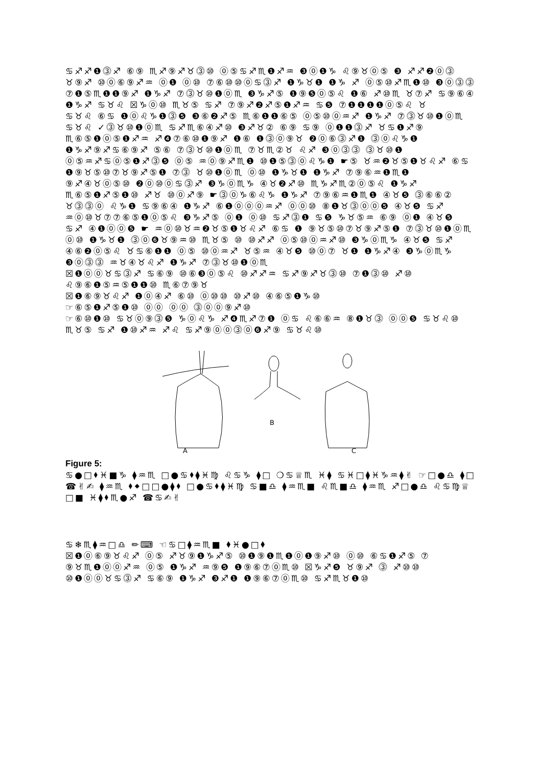♋♐♐❶⓷♐ ⑥⑨ ♏♐⑨♐♉⓷⑩ ⓪⑤♋♐♏❶♐♒ ❸⓪❶♑ ♌⑨♉⓪⑤ ❸ ♐♐❷⓪⓷ ♉⑨♐ ⑩⓪⑥⑨♐♒ ⓪❶ ⓪⑩ ⑦⑥⑩⑩⓪♋⓷♐ ❶♑♉❶ ❶♑ ♐ ⓪⑤⑩♐♏❶⑩ ❸⓪⓷⓷
⑦❶⑤♏❶❶⑨♐ ❶♑♐ ⑦⓷♉⑩❶⓪♏ ❸♑♐⑤ ❶⑨❺⓪⑤♌ ❶⑥ ♐⑩♏ ♉⑦♐ ♋⑨⑥④ ❶♑♐ ♋♉♌ ☒♑⓪⑩ ♏♉⑤ ♋♐ ⑦⑨♐❷♐⑤❶♐♒ ♋❺ ⑦❶❶❶❶⓪⑤♌ ♉
♋♉♌ ⑥♋ ❶⓪♌♑❶⓷❺ ❸⑥❷♐⑤ ♏⑥❶❶⑥⑤ ⓪⑤⑩⓪♒♐ ❶♑♐ ⑦⓷♉⑩❶⓪♏ ♋♉♌ ✓⓷♉⑩❶⓪♏ ♋♐♏⑥④♐⑩ ❸♐♉② ⑥⑨ ♋⑨ ⓪❶❶⓷♐ ♉♋❶♐⑨ ♏⑥⑤❶⓪⑤❶♐♒ ♐❹⑦⑥⑩❶⑨♐ ❶⑥ ❶⓷⓪⑨♉ ❷⓪⑥⓷♐❶ ⓷⓪♌♑❶ ❶♑♐⑨♐♋⑥⑨♐ ⑤⑥ ⑦⓷♉⑩❶⓪♏ ⑦♉♏②♉ ♌♐ ❸⓪⓷⓷ ⓷♉⑩❶ ⓪⑤♒♐♋⓪⑤❶♐⓷❺ ⓪⑤ ♒⓪⑨♐♏❶ ⑩❶⑤⓷⓪♌♑❶ ☛⑤ ♉♒❷♉⑤❶♉♌♐ ⑥♋ ❶⑨♉⑤⑩⑦♉⑨♐⑤❶ ⑦⓷ ♉⑩❶⓪♏ ⓪⑩ ❶♑♉❶ ❶♑♐ ⑦⑨⑥♒❶♏❶ ⑨♐④♉⓪⑤⑩ ❷⓪⑩⓪♋⓷♐ ❸♑⓪♏♑ ④♉❷♐⑩ ♏♑♐♏②⓪⑤♌ ❶♑♐ ♏⑥⑤❶♐⑤❶⑩ ♐♉ ⑩⓪♐⑨ ☛⓷⓪♑⑥♌♑ ❶♑♐ ⑦⑨⑥♒❶♏❶ ④♉❺ ⓷⑥⑥② ♉⓷⓷⓪ ♌♑❶ ♋⑨⑥④ ❶♑♐ ⑥❶⓪⓪⓪♒♐ ⓪⓪⑩ ⑧❶♉⓷⓪⓪❺ ④♉❺ ♋♐ ♒⓪⑩♉⑦⑦⑥⑤❶⓪⑤♌ ❸♑♐⑤ ⓪❶ ⓪⑩ ♋♐⓷❶ ♋❺ ♑♉⑤♒ ⑥⑨ ⓪❶ ④♉❺ ♋♐ ④❶⓪⓪❺ ☛ ♒⓪⑩♉♒❷♉⑤❶♉♌♐ ⑥♋ ❶ ⑨♉⑤⑩⑦♉⑨♐⑤❶ ⑦⓷♉⑩❶⓪♏ ⓪⑩ ❶♑♉❶ ⓷⓪❻♉⑨♒⑩ ♏♉⑤ ⑩ ⑩♐♐ ⓪⑤⑩⓪♒♐⑩ ❸♑⓪♏♑ ④♉❺ ♋♐ ④⑥❷⓪⑤♌ ♉♋⑥❶❶ ⓪⑤ ⑩⓪♒♐ ♉⑤♒ ④♉❺ ⑩⓪⑦ ♉❶ ❶♑♐④ ❸♑⓪♏♑ ❸⓪⓷⓷ ♒♉④♉♌♐ ❶♑♐ ⑦⓷♉⑩❶⓪♏
☒❶⓪⓪♉♋⓷♐ ♋⑥⑨ ⑩⑥❸⓪⑤♌ ⑩♐♐♒ ♋♐⑨♐♉⓷⑩ ⑦❶⓷⑩ ♐⑩ ♌⑨⑥❶⑤♒⑤❶❶⑩ ♏⑥⑦⑨♉
☒❶⑥⑨♉♌♐ ❶⓪④♐ ⑥⑩ ⓪⑩⑩ ⑩♐⑩ ④⑥⑤❶♑⑩
☞⑥⑤❶♐⑤❶⑩ ⓪⓪ ⓪⓪ ⓷⓪⓪⑨♐⑩
☞⑥⑩❶⑩ ♋♉⓪⑨⓷❺ ♑⓪♌♑ ♐❹♏♐⑦❶ ⓪♋ ♌⑥⑥♒ ⑧❶♉⓷ ⓪⓪❺ ♋♉♌⑩ ♏♉⑤ ♋♐ ❶⑩♐♒ ♐♌ ♋♐⑨⓪⓪⓷⓪❻♐⑨ ♋♉♌⑩
A
B
C
Figure 5:
♋●□⬧♓■♑ ⧫♒♏ □●♋⬧⧫♓♍ ♌♋♑ ⧫□ ❍♋♕♏ ♓⧫ ♋♓□⧫♓♑♒⧫✌ ☞□●♎ ⧫□ ☎✌✍ ⧫♒♏ ⬧⬥□□●⧫⬧ □●♋⬧⧫♓♍ ♋■♎ ⧫♒♏■ ♌♏■♎ ⧫♒♏ ♐□●♎ ♌♋♍♕ □■ ♓⧫⬧♏●♐ ☎♋✍✌
♋❄♏⧫♒□♎ ✏⌨ ☜♋□⧫♒♏■ ⬧♓●□⬧
☒❶⓪⑥⑨♉♌♐ ⓪⑤ ♐♉⑨❶♑♐⑤ ⑩❶⑨❶♏❶⓪❶⑨♐⑩ ⓪⑩ ⑥♋❶♐⑤ ⑦ ⑨♉♏❶⓪⓪♐♒ ⓪⑤ ❶♑♐ ♒⑨❺ ❶⑨⑥⑦⓪♏⑩ ☒♑♐❺ ♉⑨♐ ⓷ ♐⑩⑩ ⑩❶⓪⓪♉♋⓷♐ ♋⑥⑨ ❶♑♐ ❸♐❶ ❶⑨⑥⑦⓪♏⑩ ♋♐♏♉❶⑩